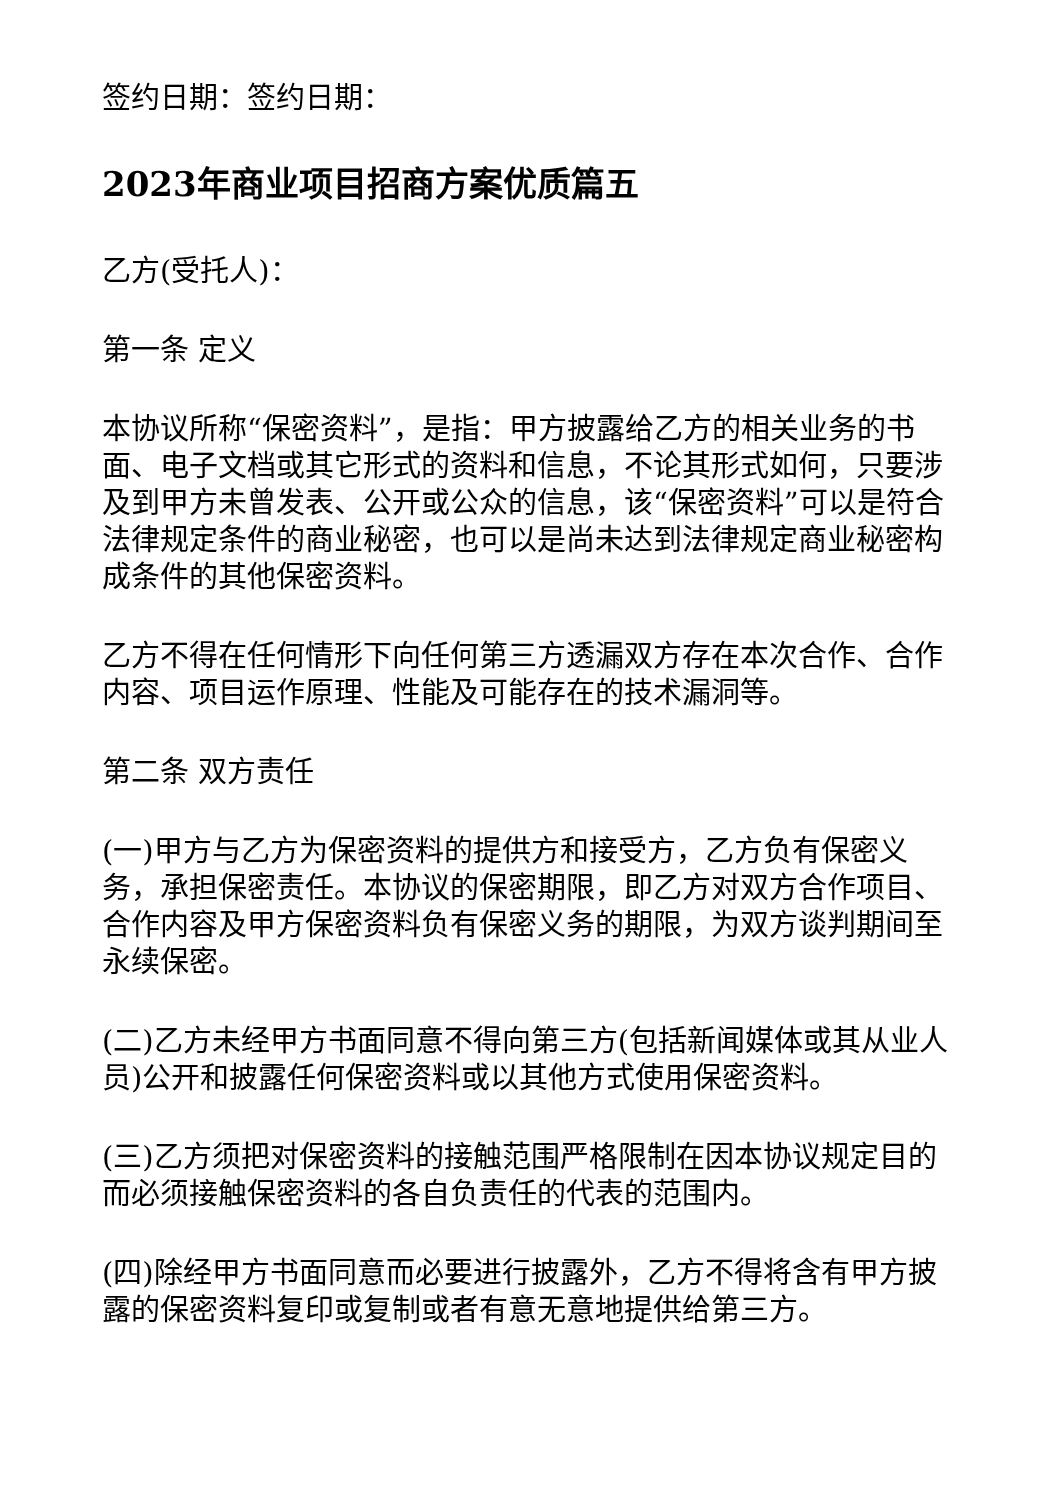签约日期：签约日期：
2023年商业项目招商方案优质篇五
乙方(受托人)：
第一条 定义
本协议所称“保密资料”，是指：甲方披露给乙方的相关业务的书面、电子文档或其它形式的资料和信息，不论其形式如何，只要涉及到甲方未曾发表、公开或公众的信息，该“保密资料”可以是符合法律规定条件的商业秘密，也可以是尚未达到法律规定商业秘密构成条件的其他保密资料。
乙方不得在任何情形下向任何第三方透漏双方存在本次合作、合作内容、项目运作原理、性能及可能存在的技术漏洞等。
第二条 双方责任
(一)甲方与乙方为保密资料的提供方和接受方，乙方负有保密义务，承担保密责任。本协议的保密期限，即乙方对双方合作项目、合作内容及甲方保密资料负有保密义务的期限，为双方谈判期间至永续保密。
(二)乙方未经甲方书面同意不得向第三方(包括新闻媒体或其从业人员)公开和披露任何保密资料或以其他方式使用保密资料。
(三)乙方须把对保密资料的接触范围严格限制在因本协议规定目的而必须接触保密资料的各自负责任的代表的范围内。
(四)除经甲方书面同意而必要进行披露外，乙方不得将含有甲方披露的保密资料复印或复制或者有意无意地提供给第三方。